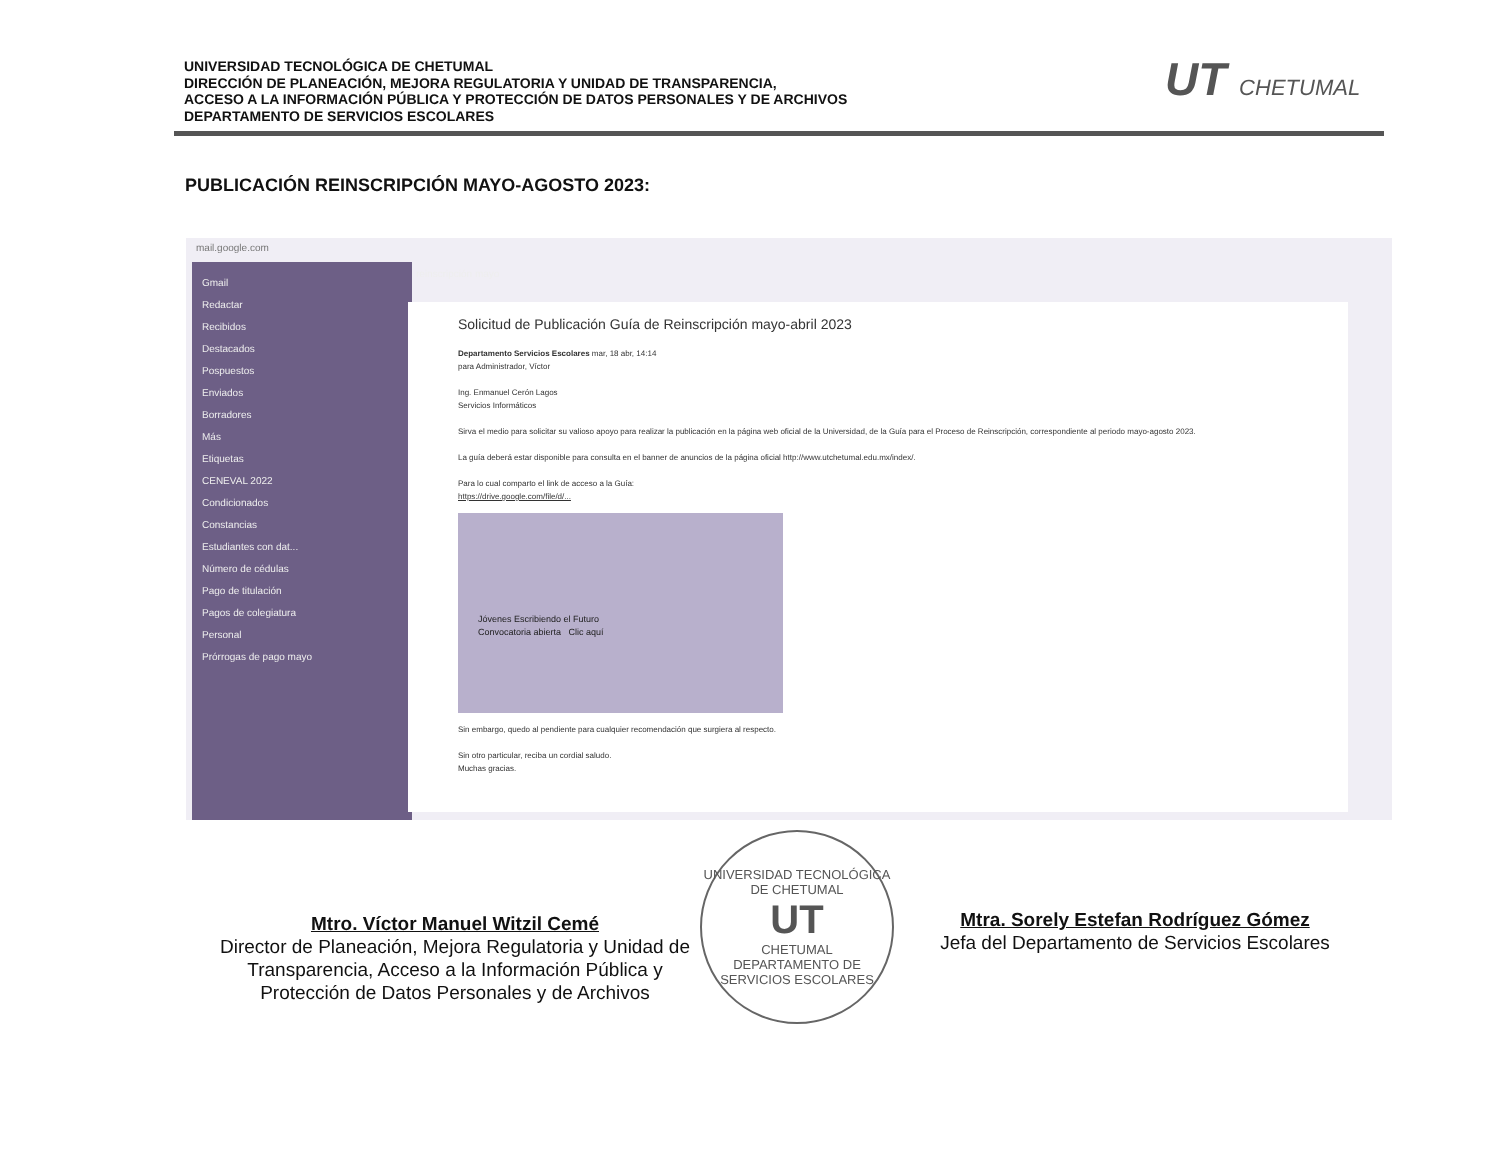UNIVERSIDAD TECNOLÓGICA DE CHETUMAL
DIRECCIÓN DE PLANEACIÓN, MEJORA REGULATORIA Y UNIDAD DE TRANSPARENCIA,
ACCESO A LA INFORMACIÓN PÚBLICA Y PROTECCIÓN DE DATOS PERSONALES Y DE ARCHIVOS
DEPARTAMENTO DE SERVICIOS ESCOLARES
UT CHETUMAL
PUBLICACIÓN REINSCRIPCIÓN MAYO-AGOSTO 2023:
mail.google.com
Gmail
Redactar
Recibidos
Destacados
Pospuestos
Enviados
Borradores
Más
Etiquetas
CENEVAL 2022
Condicionados
Constancias
Estudiantes con dat...
Número de cédulas
Pago de titulación
Pagos de colegiatura
Personal
Prórrogas de pago mayo
reinscripción mayo
Solicitud de Publicación Guía de Reinscripción mayo-abril 2023
Departamento Servicios Escolares mar, 18 abr, 14:14
para Administrador, Víctor
Ing. Enmanuel Cerón Lagos
Servicios Informáticos
Sirva el medio para solicitar su valioso apoyo para realizar la publicación en la página web oficial de la Universidad, de la Guía para el Proceso de Reinscripción, correspondiente al periodo mayo-agosto 2023.
La guía deberá estar disponible para consulta en el banner de anuncios de la página oficial http://www.utchetumal.edu.mx/index/.
Para lo cual comparto el link de acceso a la Guía:
https://drive.google.com/file/d/...
Jóvenes Escribiendo el Futuro
Convocatoria abierta Clic aquí
Sin embargo, quedo al pendiente para cualquier recomendación que surgiera al respecto.
Sin otro particular, reciba un cordial saludo.
Muchas gracias.
Mtro. Víctor Manuel Witzil Cemé
Director de Planeación, Mejora Regulatoria y Unidad de Transparencia, Acceso a la Información Pública y Protección de Datos Personales y de Archivos
UNIVERSIDAD TECNOLÓGICA DE CHETUMAL
UT
CHETUMAL
DEPARTAMENTO DE SERVICIOS ESCOLARES
Mtra. Sorely Estefan Rodríguez Gómez
Jefa del Departamento de Servicios Escolares